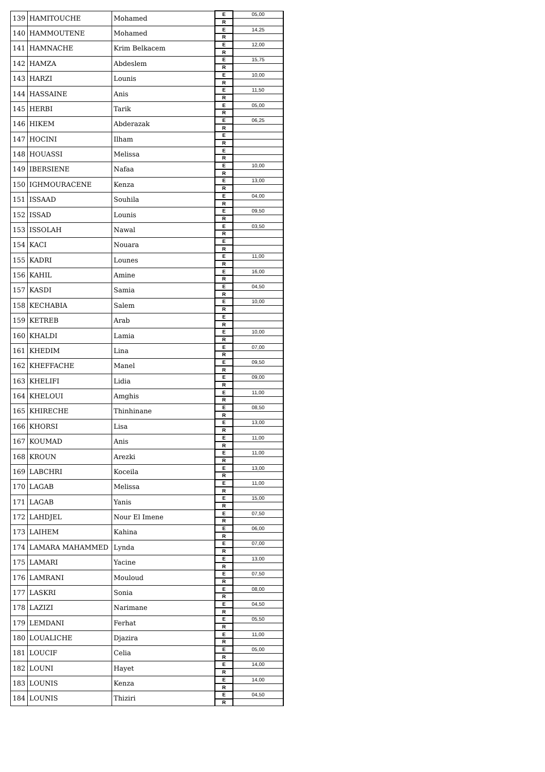| 139 | HAMITOUCHE | Mohamed | E | 05,00 |
| | | | R | |
| 140 | HAMMOUTENE | Mohamed | E | 14,25 |
| | | | R | |
| 141 | HAMNACHE | Krim Belkacem | E | 12,00 |
| | | | R | |
| 142 | HAMZA | Abdeslem | E | 15,75 |
| | | | R | |
| 143 | HARZI | Lounis | E | 10,00 |
| | | | R | |
| 144 | HASSAINE | Anis | E | 11,50 |
| | | | R | |
| 145 | HERBI | Tarik | E | 05,00 |
| | | | R | |
| 146 | HIKEM | Abderazak | E | 06,25 |
| | | | R | |
| 147 | HOCINI | Ilham | E | |
| | | | R | |
| 148 | HOUASSI | Melissa | E | |
| | | | R | |
| 149 | IBERSIENE | Nafaa | E | 10,00 |
| | | | R | |
| 150 | IGHMOURACENE | Kenza | E | 13,00 |
| | | | R | |
| 151 | ISSAAD | Souhila | E | 04,00 |
| | | | R | |
| 152 | ISSAD | Lounis | E | 09,50 |
| | | | R | |
| 153 | ISSOLAH | Nawal | E | 03,50 |
| | | | R | |
| 154 | KACI | Nouara | E | |
| | | | R | |
| 155 | KADRI | Lounes | E | 11,00 |
| | | | R | |
| 156 | KAHIL | Amine | E | 16,00 |
| | | | R | |
| 157 | KASDI | Samia | E | 04,50 |
| | | | R | |
| 158 | KECHABIA | Salem | E | 10,00 |
| | | | R | |
| 159 | KETREB | Arab | E | |
| | | | R | |
| 160 | KHALDI | Lamia | E | 10,00 |
| | | | R | |
| 161 | KHEDIM | Lina | E | 07,00 |
| | | | R | |
| 162 | KHEFFACHE | Manel | E | 09,50 |
| | | | R | |
| 163 | KHELIFI | Lidia | E | 09,00 |
| | | | R | |
| 164 | KHELOUI | Amghis | E | 11,00 |
| | | | R | |
| 165 | KHIRECHE | Thinhinane | E | 08,50 |
| | | | R | |
| 166 | KHORSI | Lisa | E | 13,00 |
| | | | R | |
| 167 | KOUMAD | Anis | E | 11,00 |
| | | | R | |
| 168 | KROUN | Arezki | E | 11,00 |
| | | | R | |
| 169 | LABCHRI | Koceila | E | 13,00 |
| | | | R | |
| 170 | LAGAB | Melissa | E | 11,00 |
| | | | R | |
| 171 | LAGAB | Yanis | E | 15,00 |
| | | | R | |
| 172 | LAHDJEL | Nour El Imene | E | 07,50 |
| | | | R | |
| 173 | LAIHEM | Kahina | E | 06,00 |
| | | | R | |
| 174 | LAMARA MAHAMMED | Lynda | E | 07,00 |
| | | | R | |
| 175 | LAMARI | Yacine | E | 13,00 |
| | | | R | |
| 176 | LAMRANI | Mouloud | E | 07,50 |
| | | | R | |
| 177 | LASKRI | Sonia | E | 08,00 |
| | | | R | |
| 178 | LAZIZI | Narimane | E | 04,50 |
| | | | R | |
| 179 | LEMDANI | Ferhat | E | 05,50 |
| | | | R | |
| 180 | LOUALICHE | Djazira | E | 11,00 |
| | | | R | |
| 181 | LOUCIF | Celia | E | 05,00 |
| | | | R | |
| 182 | LOUNI | Hayet | E | 14,00 |
| | | | R | |
| 183 | LOUNIS | Kenza | E | 14,00 |
| | | | R | |
| 184 | LOUNIS | Thiziri | E | 04,50 |
| | | | R | |